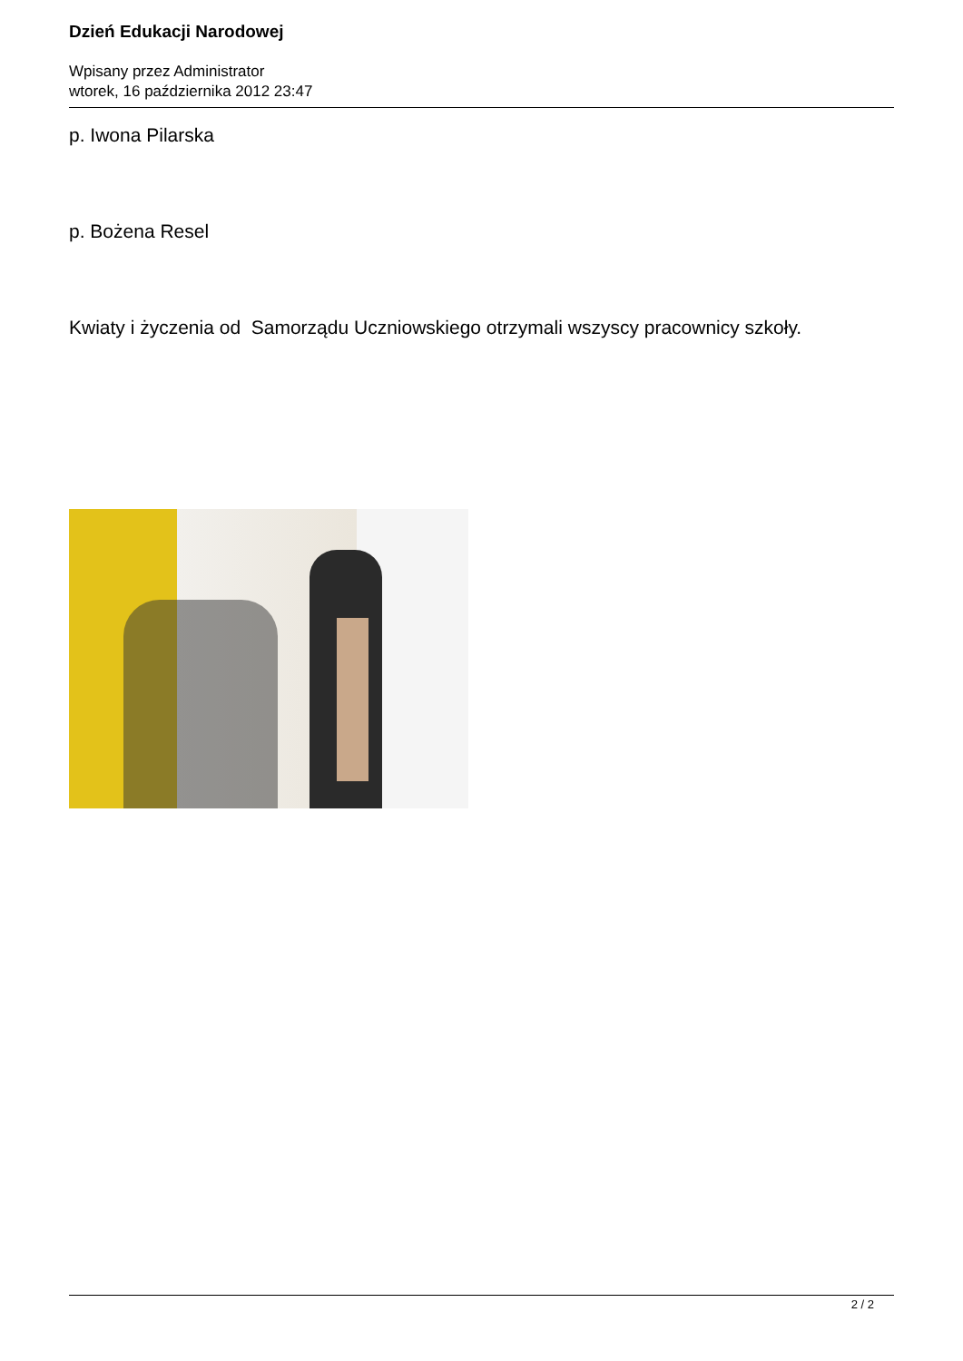Dzień Edukacji Narodowej
Wpisany przez Administrator
wtorek, 16 października 2012 23:47
p. Iwona Pilarska
p. Bożena Resel
Kwiaty i życzenia od Samorządu Uczniowskiego otrzymali wszyscy pracownicy szkoły.
2 / 2